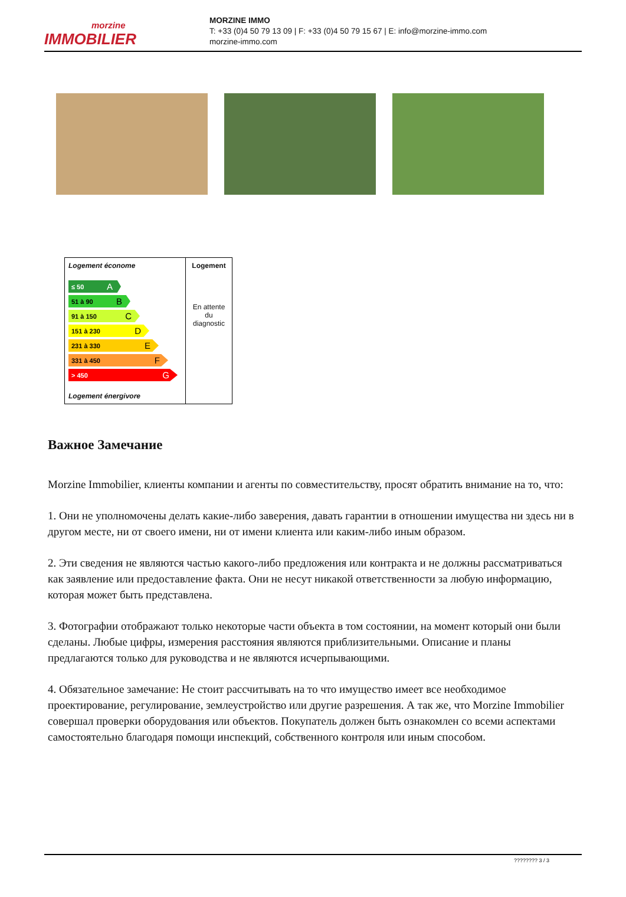morzine
IMMOBILIER
MORZINE IMMO
T: +33 (0)4 50 79 13 09 | F: +33 (0)4 50 79 15 67 | E: info@morzine-immo.com
morzine-immo.com
| Logement économe ≤ 50 A 51 à 90 B 91 à 150 C 151 à 230 D 231 à 330 E 331 à 450 F > 450 G Logement énergivore | Logement En attente du diagnostic |
Важное Замечание
Morzine Immobilier, клиенты компании и агенты по совместительству, просят обратить внимание на то, что:
1. Они не уполномочены делать какие-либо заверения, давать гарантии в отношении имущества ни здесь ни в другом месте, ни от своего имени, ни от имени клиента или каким-либо иным образом.
2. Эти сведения не являются частью какого-либо предложения или контракта и не должны рассматриваться как заявление или предоставление факта. Они не несут никакой ответственности за любую информацию, которая может быть представлена.
3. Фотографии отображают только некоторые части объекта в том состоянии, на момент который они были сделаны. Любые цифры, измерения расстояния являются приблизительными. Описание и планы предлагаются только для руководства и не являются исчерпывающими.
4. Обязательное замечание: Не стоит рассчитывать на то что имущество имеет все необходимое проектирование, регулирование, землеустройство или другие разрешения. А так же, что Morzine Immobilier совершал проверки оборудования или объектов. Покупатель должен быть ознакомлен со всеми аспектами самостоятельно благодаря помощи инспекций, собственного контроля или иным способом.
???????? 3 / 3